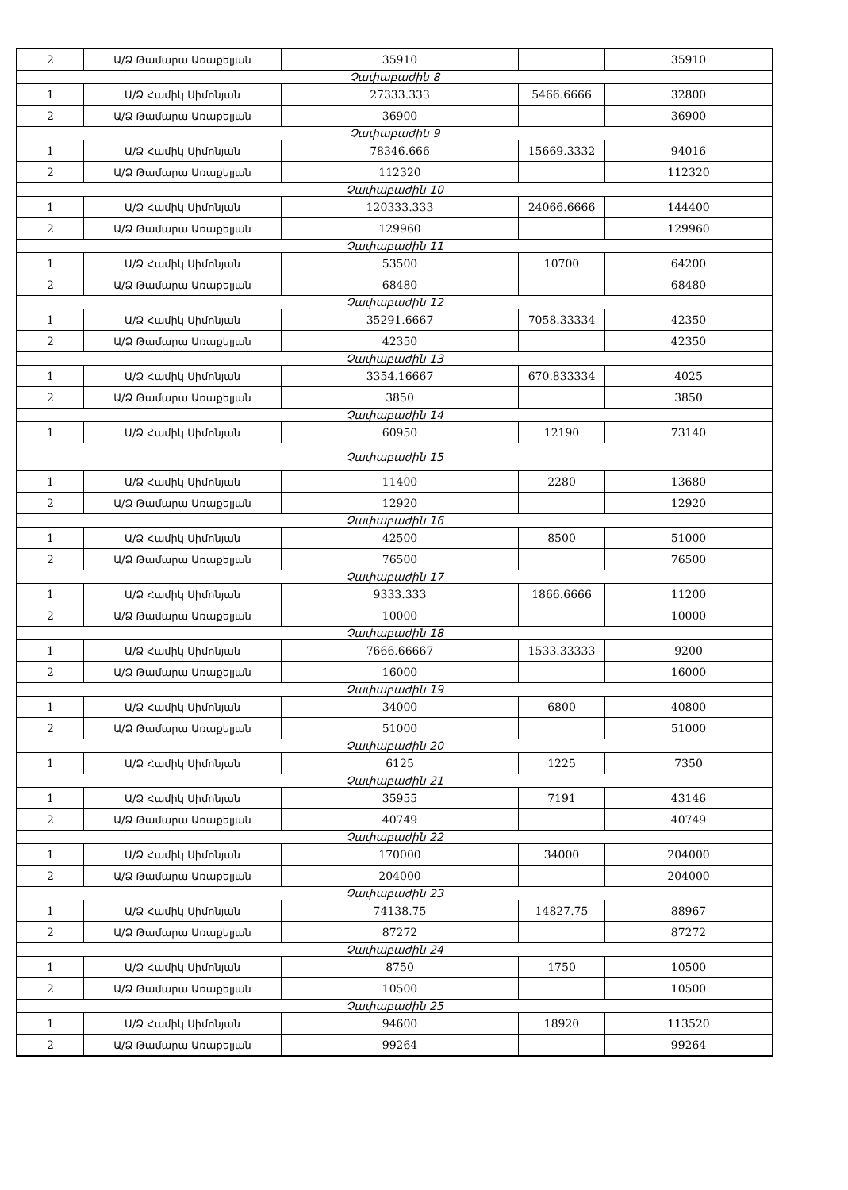| 2 | Ա/Ձ Թամարա Առաքելյան | 35910 | | 35910 |
| Չափաբաժին 8 | | | | |
| 1 | Ա/Ձ Համիկ Սիմոնյան | 27333.333 | 5466.6666 | 32800 |
| 2 | Ա/Ձ Թամարա Առաքելյան | 36900 | | 36900 |
| Չափաբաժին 9 | | | | |
| 1 | Ա/Ձ Համիկ Սիմոնյան | 78346.666 | 15669.3332 | 94016 |
| 2 | Ա/Ձ Թամարա Առաքելյան | 112320 | | 112320 |
| Չափաբաժին 10 | | | | |
| 1 | Ա/Ձ Համիկ Սիմոնյան | 120333.333 | 24066.6666 | 144400 |
| 2 | Ա/Ձ Թամարա Առաքելյան | 129960 | | 129960 |
| Չափաբաժին 11 | | | | |
| 1 | Ա/Ձ Համիկ Սիմոնյան | 53500 | 10700 | 64200 |
| 2 | Ա/Ձ Թամարա Առաքելյան | 68480 | | 68480 |
| Չափաբաժին 12 | | | | |
| 1 | Ա/Ձ Համիկ Սիմոնյան | 35291.6667 | 7058.33334 | 42350 |
| 2 | Ա/Ձ Թամարա Առաքելյան | 42350 | | 42350 |
| Չափաբաժին 13 | | | | |
| 1 | Ա/Ձ Համիկ Սիմոնյան | 3354.16667 | 670.833334 | 4025 |
| 2 | Ա/Ձ Թամարա Առաքելյան | 3850 | | 3850 |
| Չափաբաժին 14 | | | | |
| 1 | Ա/Ձ Համիկ Սիմոնյան | 60950 | 12190 | 73140 |
| Չափաբաժին 15 | | | | |
| 1 | Ա/Ձ Համիկ Սիմոնյան | 11400 | 2280 | 13680 |
| 2 | Ա/Ձ Թամարա Առաքելյան | 12920 | | 12920 |
| Չափաբաժին 16 | | | | |
| 1 | Ա/Ձ Համիկ Սիմոնյան | 42500 | 8500 | 51000 |
| 2 | Ա/Ձ Թամարա Առաքելյան | 76500 | | 76500 |
| Չափաբաժին 17 | | | | |
| 1 | Ա/Ձ Համիկ Սիմոնյան | 9333.333 | 1866.6666 | 11200 |
| 2 | Ա/Ձ Թամարա Առաքելյան | 10000 | | 10000 |
| Չափաբաժին 18 | | | | |
| 1 | Ա/Ձ Համիկ Սիմոնյան | 7666.66667 | 1533.33333 | 9200 |
| 2 | Ա/Ձ Թամարա Առաքելյան | 16000 | | 16000 |
| Չափաբաժին 19 | | | | |
| 1 | Ա/Ձ Համիկ Սիմոնյան | 34000 | 6800 | 40800 |
| 2 | Ա/Ձ Թամարա Առաքելյան | 51000 | | 51000 |
| Չափաբաժին 20 | | | | |
| 1 | Ա/Ձ Համիկ Սիմոնյան | 6125 | 1225 | 7350 |
| Չափաբաժին 21 | | | | |
| 1 | Ա/Ձ Համիկ Սիմոնյան | 35955 | 7191 | 43146 |
| 2 | Ա/Ձ Թամարա Առաքելյան | 40749 | | 40749 |
| Չափաբաժին 22 | | | | |
| 1 | Ա/Ձ Համիկ Սիմոնյան | 170000 | 34000 | 204000 |
| 2 | Ա/Ձ Թամարա Առաքելյան | 204000 | | 204000 |
| Չափաբաժին 23 | | | | |
| 1 | Ա/Ձ Համիկ Սիմոնյան | 74138.75 | 14827.75 | 88967 |
| 2 | Ա/Ձ Թամարա Առաքելյան | 87272 | | 87272 |
| Չափաբաժին 24 | | | | |
| 1 | Ա/Ձ Համիկ Սիմոնյան | 8750 | 1750 | 10500 |
| 2 | Ա/Ձ Թամարա Առաքելյան | 10500 | | 10500 |
| Չափաբաժին 25 | | | | |
| 1 | Ա/Ձ Համիկ Սիմոնյան | 94600 | 18920 | 113520 |
| 2 | Ա/Ձ Թամարա Առաքելյան | 99264 | | 99264 |